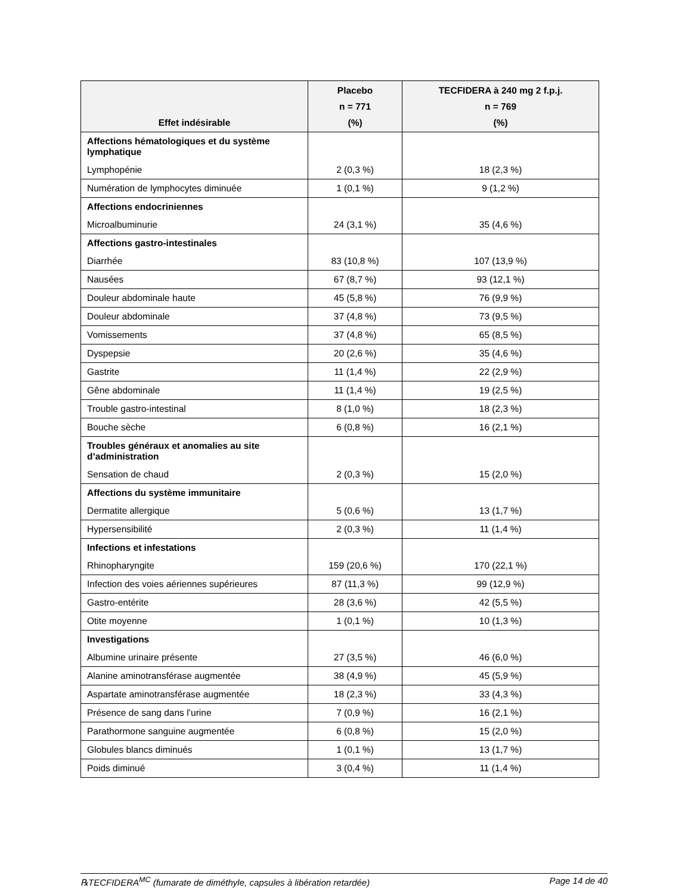| Effet indésirable | Placebo n = 771 (%) | TECFIDERA à 240 mg 2 f.p.j. n = 769 (%) |
| --- | --- | --- |
| Affections hématologiques et du système lymphatique | | |
| Lymphopénie | 2 (0,3 %) | 18 (2,3 %) |
| Numération de lymphocytes diminuée | 1 (0,1 %) | 9 (1,2 %) |
| Affections endocriniennes | | |
| Microalbuminurie | 24 (3,1 %) | 35 (4,6 %) |
| Affections gastro-intestinales | | |
| Diarrhée | 83 (10,8 %) | 107 (13,9 %) |
| Nausées | 67 (8,7 %) | 93 (12,1 %) |
| Douleur abdominale haute | 45 (5,8 %) | 76 (9,9 %) |
| Douleur abdominale | 37 (4,8 %) | 73 (9,5 %) |
| Vomissements | 37 (4,8 %) | 65 (8,5 %) |
| Dyspepsie | 20 (2,6 %) | 35 (4,6 %) |
| Gastrite | 11 (1,4 %) | 22 (2,9 %) |
| Gêne abdominale | 11 (1,4 %) | 19 (2,5 %) |
| Trouble gastro-intestinal | 8 (1,0 %) | 18 (2,3 %) |
| Bouche sèche | 6 (0,8 %) | 16 (2,1 %) |
| Troubles généraux et anomalies au site d’administration | | |
| Sensation de chaud | 2 (0,3 %) | 15 (2,0 %) |
| Affections du système immunitaire | | |
| Dermatite allergique | 5 (0,6 %) | 13 (1,7 %) |
| Hypersensibilité | 2 (0,3 %) | 11 (1,4 %) |
| Infections et infestations | | |
| Rhinopharyngite | 159 (20,6 %) | 170 (22,1 %) |
| Infection des voies aériennes supérieures | 87 (11,3 %) | 99 (12,9 %) |
| Gastro-entérite | 28 (3,6 %) | 42 (5,5 %) |
| Otite moyenne | 1 (0,1 %) | 10 (1,3 %) |
| Investigations | | |
| Albumine urinaire présente | 27 (3,5 %) | 46 (6,0 %) |
| Alanine aminotransférase augmentée | 38 (4,9 %) | 45 (5,9 %) |
| Aspartate aminotransférase augmentée | 18 (2,3 %) | 33 (4,3 %) |
| Présence de sang dans l’urine | 7 (0,9 %) | 16 (2,1 %) |
| Parathormone sanguine augmentée | 6 (0,8 %) | 15 (2,0 %) |
| Globules blancs diminués | 1 (0,1 %) | 13 (1,7 %) |
| Poids diminué | 3 (0,4 %) | 11 (1,4 %) |
℞TECFIDERA<sup>MC</sup> (fumarate de diméthyle, capsules à libération retardée) Page 14 de 40